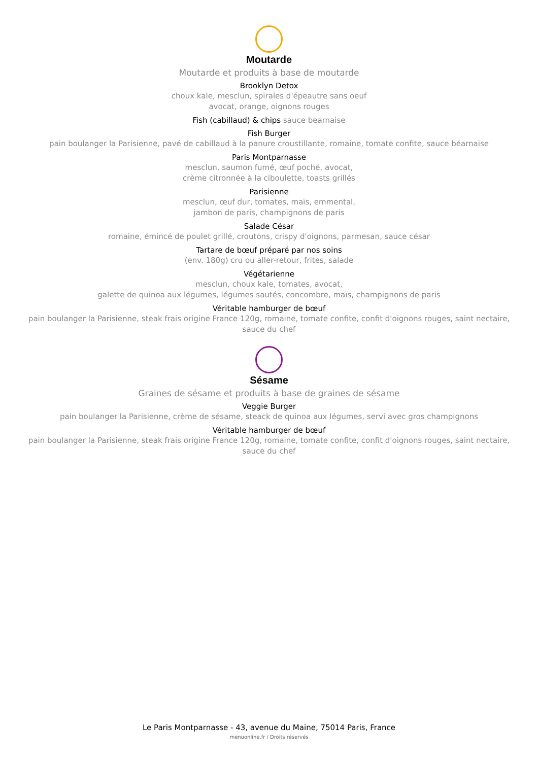Moutarde
Moutarde et produits à base de moutarde
Brooklyn Detox
choux kale, mesclun, spirales d'épeautre sans oeuf
avocat, orange, oignons rouges
Fish (cabillaud) & chips sauce bearnaise
Fish Burger
pain boulanger la Parisienne, pavé de cabillaud à la panure croustillante, romaine, tomate confite, sauce béarnaise
Paris Montparnasse
mesclun, saumon fumé, œuf poché, avocat,
crème citronnée à la ciboulette, toasts grillés
Parisienne
mesclun, œuf dur, tomates, maïs, emmental,
jambon de paris, champignons de paris
Salade César
romaine, émincé de poulet grillé, croutons, crispy d'oignons, parmesan, sauce césar
Tartare de bœuf préparé par nos soins
(env. 180g) cru ou aller-retour, frites, salade
Végétarienne
mesclun, choux kale, tomates, avocat,
galette de quinoa aux légumes, légumes sautés, concombre, maïs, champignons de paris
Véritable hamburger de bœuf
pain boulanger la Parisienne, steak frais origine France 120g, romaine, tomate confite, confit d'oignons rouges, saint nectaire,
sauce du chef
Sésame
Graines de sésame et produits à base de graines de sésame
Veggie Burger
pain boulanger la Parisienne, crème de sésame, steack de quinoa aux légumes, servi avec gros champignons
Véritable hamburger de bœuf
pain boulanger la Parisienne, steak frais origine France 120g, romaine, tomate confite, confit d'oignons rouges, saint nectaire,
sauce du chef
Le Paris Montparnasse - 43, avenue du Maine, 75014 Paris, France
menuonline.fr / Droits réservés